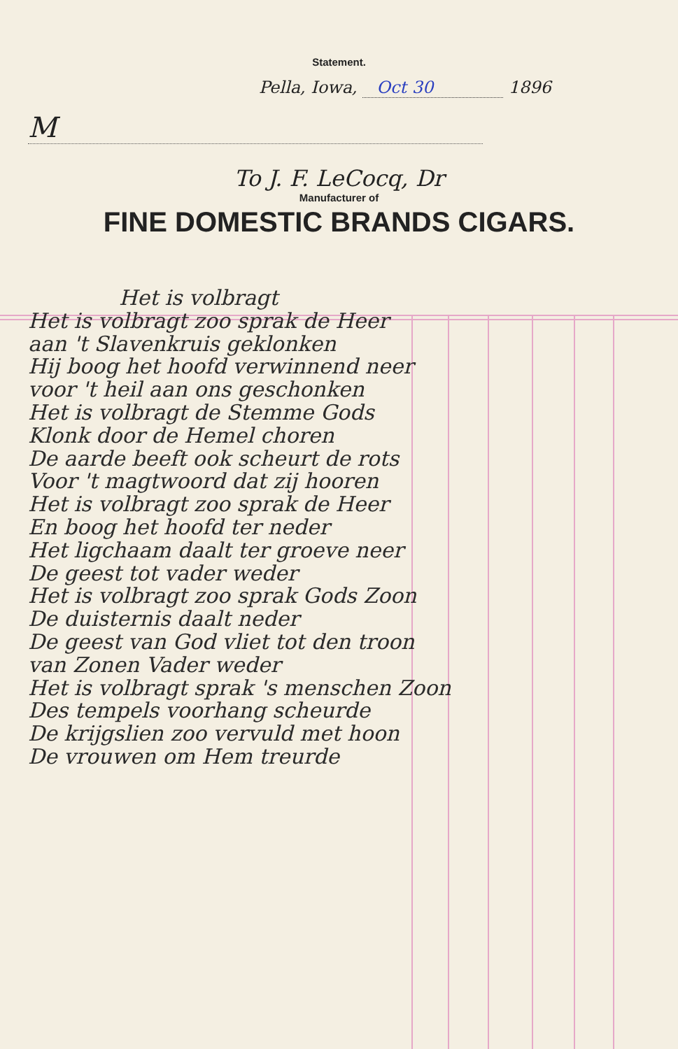Statement.
Pella, Iowa, Oct 30 1896
M
To J. F. LeCocq, Dr
Manufacturer of
FINE DOMESTIC BRANDS CIGARS.
Het is volbragt
Het is volbragt zoo sprak de Heer
aan 't Slavenkruis geklonken
Hij boog het hoofd verwinnend neer
voor 't heil aan ons geschonken
Het is volbragt de Stemme Gods
Klonk door de Hemel choren
De aarde beeft ook scheurt de rots
Voor 't magtwoord dat zij hooren
Het is volbragt zoo sprak de Heer
En boog het hoofd ter neder
Het ligchaam daalt ter groeve neer
De geest tot vader weder
Het is volbragt zoo sprak Gods Zoon
De duisternis daalt neder
De geest van God vliet tot den troon
van Zonen Vader weder
Het is volbragt sprak 's menschen Zoon
Des tempels voorhang scheurde
De krijgslien zoo vervuld met hoon
De vrouwen om Hem treurde